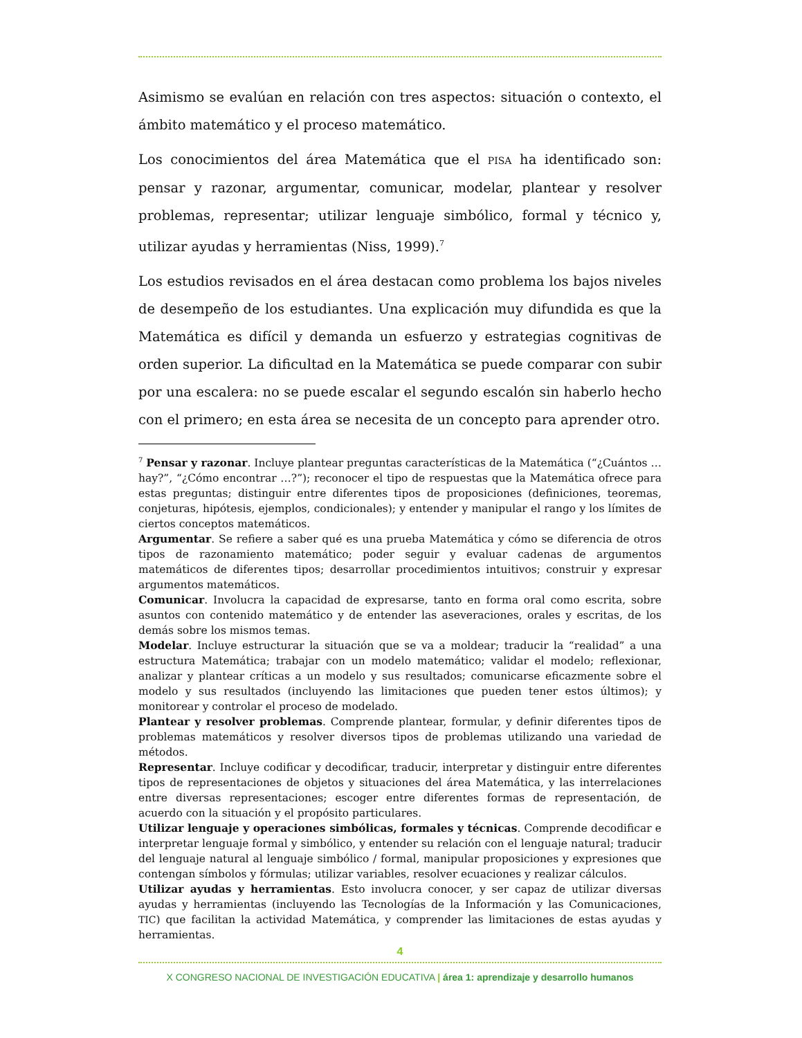Asimismo se evalúan en relación con tres aspectos: situación o contexto, el ámbito matemático y el proceso matemático.
Los conocimientos del área Matemática que el PISA ha identificado son: pensar y razonar, argumentar, comunicar, modelar, plantear y resolver problemas, representar; utilizar lenguaje simbólico, formal y técnico y, utilizar ayudas y herramientas (Niss, 1999).<sup>7</sup>
Los estudios revisados en el área destacan como problema los bajos niveles de desempeño de los estudiantes. Una explicación muy difundida es que la Matemática es difícil y demanda un esfuerzo y estrategias cognitivas de orden superior. La dificultad en la Matemática se puede comparar con subir por una escalera: no se puede escalar el segundo escalón sin haberlo hecho con el primero; en esta área se necesita de un concepto para aprender otro.
<sup>7</sup> Pensar y razonar. Incluye plantear preguntas características de la Matemática (“¿Cuántos … hay?”, “¿Cómo encontrar …?”); reconocer el tipo de respuestas que la Matemática ofrece para estas preguntas; distinguir entre diferentes tipos de proposiciones (definiciones, teoremas, conjeturas, hipótesis, ejemplos, condicionales); y entender y manipular el rango y los límites de ciertos conceptos matemáticos.
Argumentar. Se refiere a saber qué es una prueba Matemática y cómo se diferencia de otros tipos de razonamiento matemático; poder seguir y evaluar cadenas de argumentos matemáticos de diferentes tipos; desarrollar procedimientos intuitivos; construir y expresar argumentos matemáticos.
Comunicar. Involucra la capacidad de expresarse, tanto en forma oral como escrita, sobre asuntos con contenido matemático y de entender las aseveraciones, orales y escritas, de los demás sobre los mismos temas.
Modelar. Incluye estructurar la situación que se va a moldear; traducir la “realidad” a una estructura Matemática; trabajar con un modelo matemático; validar el modelo; reflexionar, analizar y plantear críticas a un modelo y sus resultados; comunicarse eficazmente sobre el modelo y sus resultados (incluyendo las limitaciones que pueden tener estos últimos); y monitorear y controlar el proceso de modelado.
Plantear y resolver problemas. Comprende plantear, formular, y definir diferentes tipos de problemas matemáticos y resolver diversos tipos de problemas utilizando una variedad de métodos.
Representar. Incluye codificar y decodificar, traducir, interpretar y distinguir entre diferentes tipos de representaciones de objetos y situaciones del área Matemática, y las interrelaciones entre diversas representaciones; escoger entre diferentes formas de representación, de acuerdo con la situación y el propósito particulares.
Utilizar lenguaje y operaciones simbólicas, formales y técnicas. Comprende decodificar e interpretar lenguaje formal y simbólico, y entender su relación con el lenguaje natural; traducir del lenguaje natural al lenguaje simbólico / formal, manipular proposiciones y expresiones que contengan símbolos y fórmulas; utilizar variables, resolver ecuaciones y realizar cálculos.
Utilizar ayudas y herramientas. Esto involucra conocer, y ser capaz de utilizar diversas ayudas y herramientas (incluyendo las Tecnologías de la Información y las Comunicaciones, TIC) que facilitan la actividad Matemática, y comprender las limitaciones de estas ayudas y herramientas.
4
X CONGRESO NACIONAL DE INVESTIGACIÓN EDUCATIVA | área 1: aprendizaje y desarrollo humanos